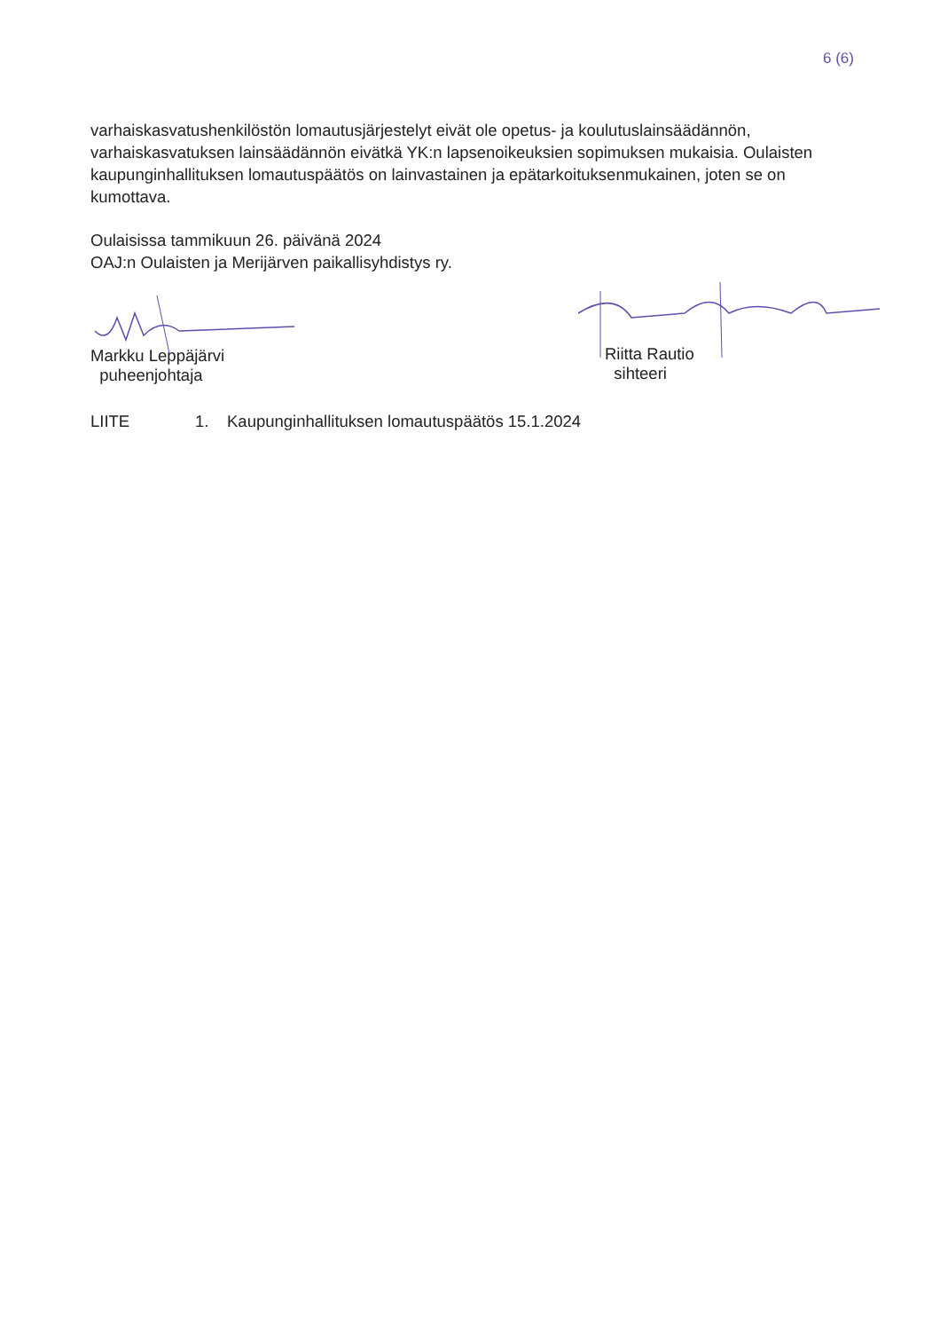6 (6)
varhaiskasvatushenkilöstön lomautusjärjestelyt eivät ole opetus- ja koulutuslainsäädännön, varhaiskasvatuksen lainsäädännön eivätkä YK:n lapsenoikeuksien sopimuksen mukaisia. Oulaisten kaupunginhallituksen lomautuspäätös on lainvastainen ja epätarkoituksenmukainen, joten se on kumottava.
Oulaisissa tammikuun 26. päivänä 2024
OAJ:n Oulaisten ja Merijärven paikallisyhdistys ry.
Markku Leppäjärvi
puheenjohtaja
Riitta Rautio
sihteeri
LIITE 1. Kaupunginhallituksen lomautuspäätös 15.1.2024